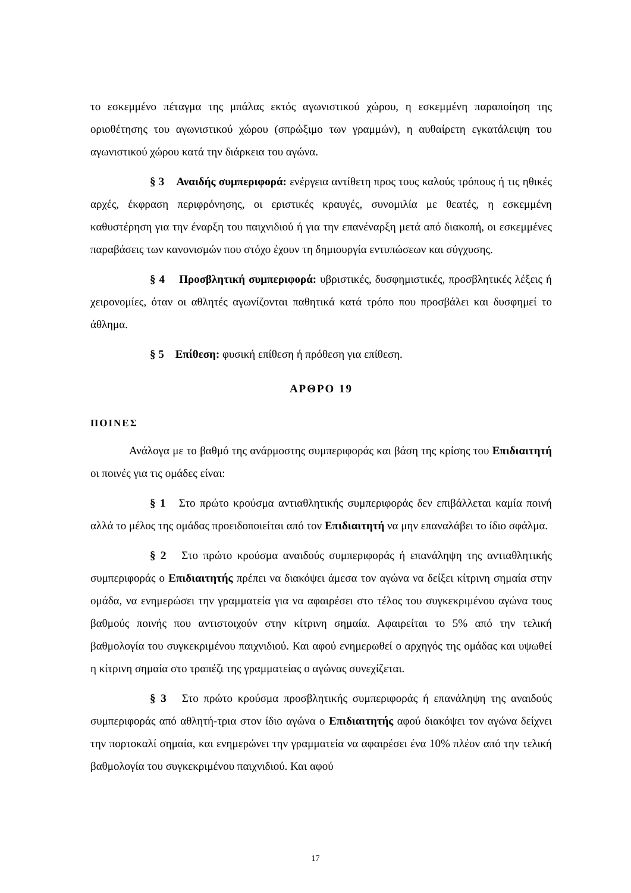το εσκεμμένο πέταγμα της μπάλας εκτός αγωνιστικού χώρου, η εσκεμμένη παραποίηση της οριοθέτησης του αγωνιστικού χώρου (σπρώξιμο των γραμμών), η αυθαίρετη εγκατάλειψη του αγωνιστικού χώρου κατά την διάρκεια του αγώνα.
§ 3 Αναιδής συμπεριφορά: ενέργεια αντίθετη προς τους καλούς τρόπους ή τις ηθικές αρχές, έκφραση περιφρόνησης, οι εριστικές κραυγές, συνομιλία με θεατές, η εσκεμμένη καθυστέρηση για την έναρξη του παιχνιδιού ή για την επανέναρξη μετά από διακοπή, οι εσκεμμένες παραβάσεις των κανονισμών που στόχο έχουν τη δημιουργία εντυπώσεων και σύγχυσης.
§ 4 Προσβλητική συμπεριφορά: υβριστικές, δυσφημιστικές, προσβλητικές λέξεις ή χειρονομίες, όταν οι αθλητές αγωνίζονται παθητικά κατά τρόπο που προσβάλει και δυσφημεί το άθλημα.
§ 5 Επίθεση: φυσική επίθεση ή πρόθεση για επίθεση.
ΑΡΘΡΟ 19
ΠΟΙΝΕΣ
Ανάλογα με το βαθμό της ανάρμοστης συμπεριφοράς και βάση της κρίσης του Επιδιαιτητή οι ποινές για τις ομάδες είναι:
§ 1 Στο πρώτο κρούσμα αντιαθλητικής συμπεριφοράς δεν επιβάλλεται καμία ποινή αλλά το μέλος της ομάδας προειδοποιείται από τον Επιδιαιτητή να μην επαναλάβει το ίδιο σφάλμα.
§ 2 Στο πρώτο κρούσμα αναιδούς συμπεριφοράς ή επανάληψη της αντιαθλητικής συμπεριφοράς ο Επιδιαιτητής πρέπει να διακόψει άμεσα τον αγώνα να δείξει κίτρινη σημαία στην ομάδα, να ενημερώσει την γραμματεία για να αφαιρέσει στο τέλος του συγκεκριμένου αγώνα τους βαθμούς ποινής που αντιστοιχούν στην κίτρινη σημαία. Αφαιρείται το 5% από την τελική βαθμολογία του συγκεκριμένου παιχνιδιού. Και αφού ενημερωθεί ο αρχηγός της ομάδας και υψωθεί η κίτρινη σημαία στο τραπέζι της γραμματείας ο αγώνας συνεχίζεται.
§ 3 Στο πρώτο κρούσμα προσβλητικής συμπεριφοράς ή επανάληψη της αναιδούς συμπεριφοράς από αθλητή-τρια στον ίδιο αγώνα ο Επιδιαιτητής αφού διακόψει τον αγώνα δείχνει την πορτοκαλί σημαία, και ενημερώνει την γραμματεία να αφαιρέσει ένα 10% πλέον από την τελική βαθμολογία του συγκεκριμένου παιχνιδιού. Και αφού
17